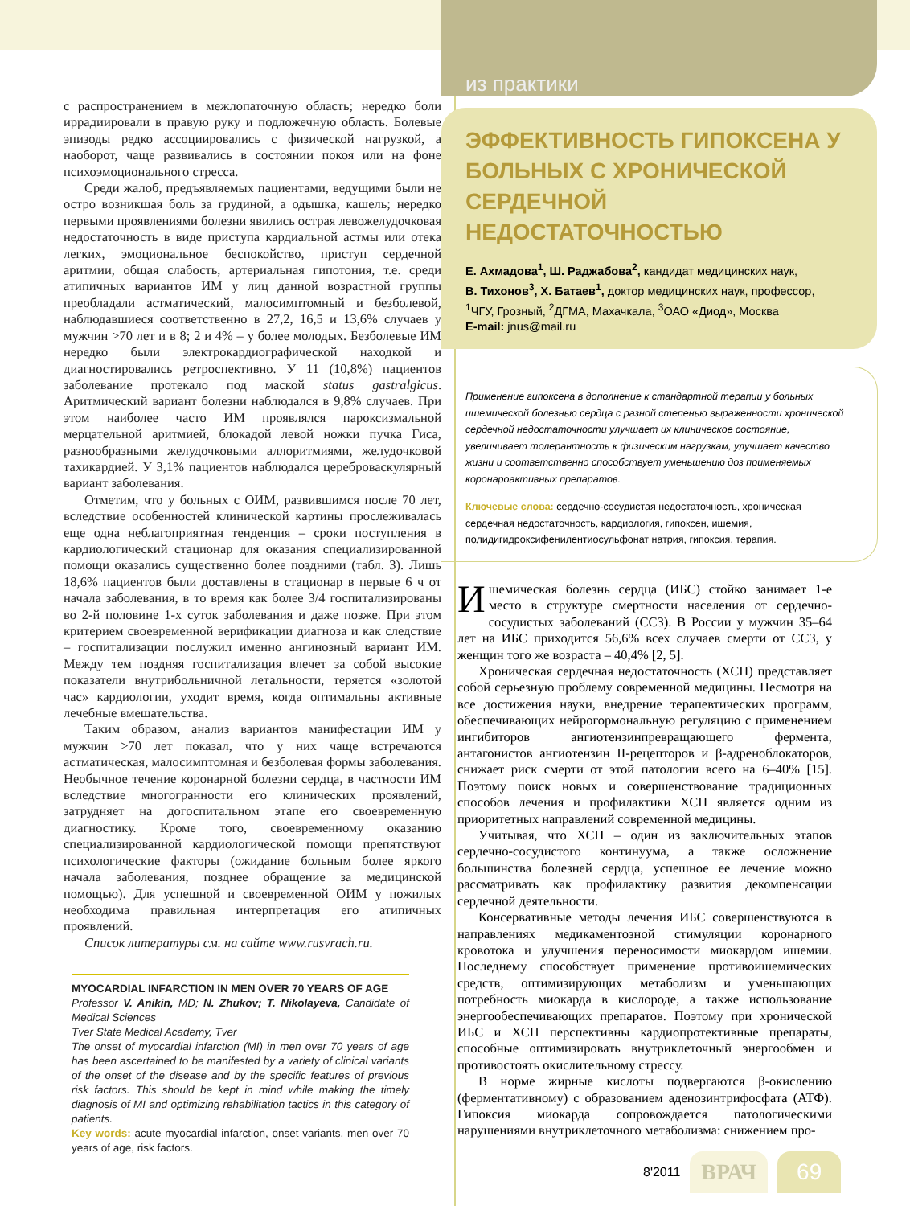с распространением в межлопаточную область; нередко боли иррадиировали в правую руку и подложечную область. Болевые эпизоды редко ассоциировались с физической нагрузкой, а наоборот, чаще развивались в состоянии покоя или на фоне психоэмоционального стресса.
Среди жалоб, предъявляемых пациентами, ведущими были не остро возникшая боль за грудиной, а одышка, кашель; нередко первыми проявлениями болезни явились острая левожелудочковая недостаточность в виде приступа кардиальной астмы или отека легких, эмоциональное беспокойство, приступ сердечной аритмии, общая слабость, артериальная гипотония, т.е. среди атипичных вариантов ИМ у лиц данной возрастной группы преобладали астматический, малосимптомный и безболевой, наблюдавшиеся соответственно в 27,2, 16,5 и 13,6% случаев у мужчин >70 лет и в 8; 2 и 4% – у более молодых. Безболевые ИМ нередко были электрокардиографической находкой и диагностировались ретроспективно. У 11 (10,8%) пациентов заболевание протекало под маской status gastralgicus. Аритмический вариант болезни наблюдался в 9,8% случаев. При этом наиболее часто ИМ проявлялся пароксизмальной мерцательной аритмией, блокадой левой ножки пучка Гиса, разнообразными желудочковыми аллоритмиями, желудочковой тахикардией. У 3,1% пациентов наблюдался цереброваскулярный вариант заболевания.
Отметим, что у больных с ОИМ, развившимся после 70 лет, вследствие особенностей клинической картины прослеживалась еще одна неблагоприятная тенденция – сроки поступления в кардиологический стационар для оказания специализированной помощи оказались существенно более поздними (табл. 3). Лишь 18,6% пациентов были доставлены в стационар в первые 6 ч от начала заболевания, в то время как более 3/4 госпитализированы во 2-й половине 1-х суток заболевания и даже позже. При этом критерием своевременной верификации диагноза и как следствие – госпитализации послужил именно ангинозный вариант ИМ. Между тем поздняя госпитализация влечет за собой высокие показатели внутрибольничной летальности, теряется «золотой час» кардиологии, уходит время, когда оптимальны активные лечебные вмешательства.
Таким образом, анализ вариантов манифестации ИМ у мужчин >70 лет показал, что у них чаще встречаются астматическая, малосимптомная и безболевая формы заболевания. Необычное течение коронарной болезни сердца, в частности ИМ вследствие многогранности его клинических проявлений, затрудняет на догоспитальном этапе его своевременную диагностику. Кроме того, своевременному оказанию специализированной кардиологической помощи препятствуют психологические факторы (ожидание больным более яркого начала заболевания, позднее обращение за медицинской помощью). Для успешной и своевременной ОИМ у пожилых необходима правильная интерпретация его атипичных проявлений.
Список литературы см. на сайте www.rusvrach.ru.
MYOCARDIAL INFARCTION IN MEN OVER 70 YEARS OF AGE
Professor V. Anikin, MD; N. Zhukov; T. Nikolayeva, Candidate of Medical Sciences
Tver State Medical Academy, Tver
The onset of myocardial infarction (MI) in men over 70 years of age has been ascertained to be manifested by a variety of clinical variants of the onset of the disease and by the specific features of previous risk factors. This should be kept in mind while making the timely diagnosis of MI and optimizing rehabilitation tactics in this category of patients.
Key words: acute myocardial infarction, onset variants, men over 70 years of age, risk factors.
из практики
ЭФФЕКТИВНОСТЬ ГИПОКСЕНА У БОЛЬНЫХ С ХРОНИЧЕСКОЙ СЕРДЕЧНОЙ НЕДОСТАТОЧНОСТЬЮ
Е. Ахмадова<sup>1</sup>, Ш. Раджабова<sup>2</sup>, кандидат медицинских наук,
В. Тихонов<sup>3</sup>, Х. Батаев<sup>1</sup>, доктор медицинских наук, профессор,
<sup>1</sup> ЧГУ, Грозный, <sup>2</sup>ДГМА, Махачкала, <sup>3</sup>ОАО «Диод», Москва
E-mail: jnus@mail.ru
Применение гипоксена в дополнение к стандартной терапии у больных ишемической болезнью сердца с разной степенью выраженности хронической сердечной недостаточности улучшает их клиническое состояние, увеличивает толерантность к физическим нагрузкам, улучшает качество жизни и соответственно способствует уменьшению доз применяемых коронароактивных препаратов.
Ключевые слова: сердечно-сосудистая недостаточность, хроническая сердечная недостаточность, кардиология, гипоксен, ишемия, полидигидроксифенилентиосульфонат натрия, гипоксия, терапия.
Ишемическая болезнь сердца (ИБС) стойко занимает 1-е место в структуре смертности населения от сердечно-сосудистых заболеваний (ССЗ). В России у мужчин 35–64 лет на ИБС приходится 56,6% всех случаев смерти от ССЗ, у женщин того же возраста – 40,4% [2, 5].
Хроническая сердечная недостаточность (ХСН) представляет собой серьезную проблему современной медицины. Несмотря на все достижения науки, внедрение терапевтических программ, обеспечивающих нейрогормональную регуляцию с применением ингибиторов ангиотензинпревращающего фермента, антагонистов ангиотензин II-рецепторов и β-адреноблокаторов, снижает риск смерти от этой патологии всего на 6–40% [15]. Поэтому поиск новых и совершенствование традиционных способов лечения и профилактики ХСН является одним из приоритетных направлений современной медицины.
Учитывая, что ХСН – один из заключительных этапов сердечно-сосудистого континуума, а также осложнение большинства болезней сердца, успешное ее лечение можно рассматривать как профилактику развития декомпенсации сердечной деятельности.
Консервативные методы лечения ИБС совершенствуются в направлениях медикаментозной стимуляции коронарного кровотока и улучшения переносимости миокардом ишемии. Последнему способствует применение противоишемических средств, оптимизирующих метаболизм и уменьшающих потребность миокарда в кислороде, а также использование энергообеспечивающих препаратов. Поэтому при хронической ИБС и ХСН перспективны кардиопротективные препараты, способные оптимизировать внутриклеточный энергообмен и противостоять окислительному стрессу.
В норме жирные кислоты подвергаются β-окислению (ферментативному) с образованием аденозинтрифосфата (АТФ). Гипоксия миокарда сопровождается патологическими нарушениями внутриклеточного метаболизма: снижением про-
8'2011 ВРАЧ 69